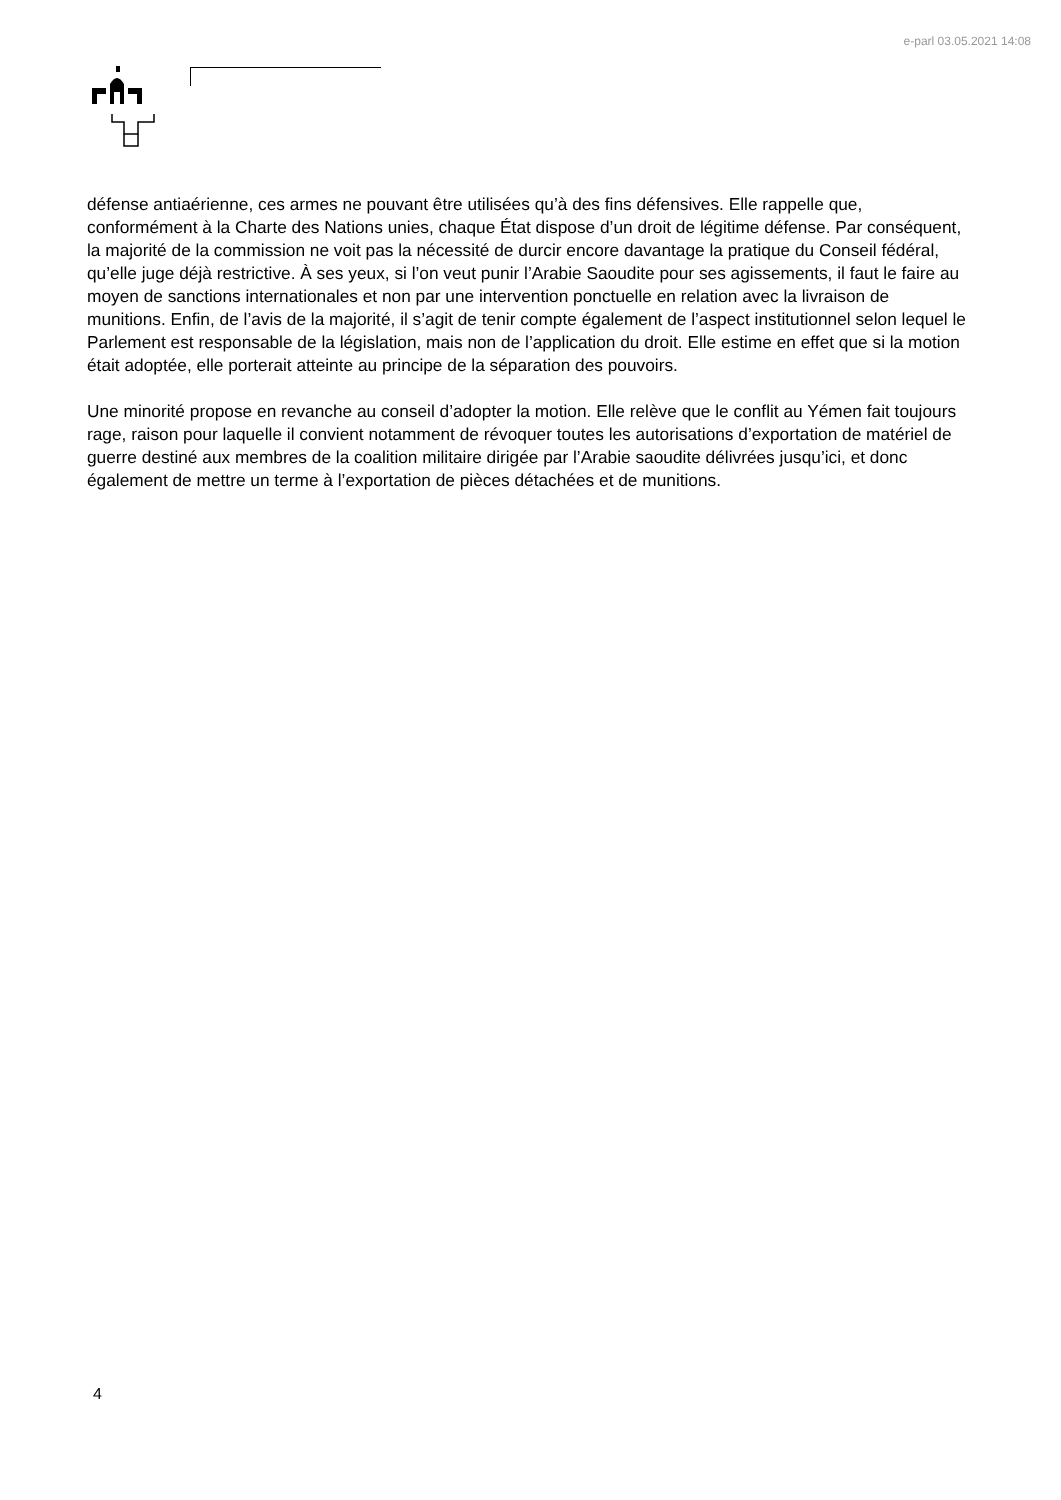e-parl 03.05.2021 14:08
défense antiaérienne, ces armes ne pouvant être utilisées qu’à des fins défensives. Elle rappelle que, conformément à la Charte des Nations unies, chaque État dispose d’un droit de légitime défense. Par conséquent, la majorité de la commission ne voit pas la nécessité de durcir encore davantage la pratique du Conseil fédéral, qu’elle juge déjà restrictive. À ses yeux, si l’on veut punir l’Arabie Saoudite pour ses agissements, il faut le faire au moyen de sanctions internationales et non par une intervention ponctuelle en relation avec la livraison de munitions. Enfin, de l’avis de la majorité, il s’agit de tenir compte également de l’aspect institutionnel selon lequel le Parlement est responsable de la législation, mais non de l’application du droit. Elle estime en effet que si la motion était adoptée, elle porterait atteinte au principe de la séparation des pouvoirs.
Une minorité propose en revanche au conseil d’adopter la motion. Elle relève que le conflit au Yémen fait toujours rage, raison pour laquelle il convient notamment de révoquer toutes les autorisations d’exportation de matériel de guerre destiné aux membres de la coalition militaire dirigée par l’Arabie saoudite délivrées jusqu’ici, et donc également de mettre un terme à l’exportation de pièces détachées et de munitions.
4